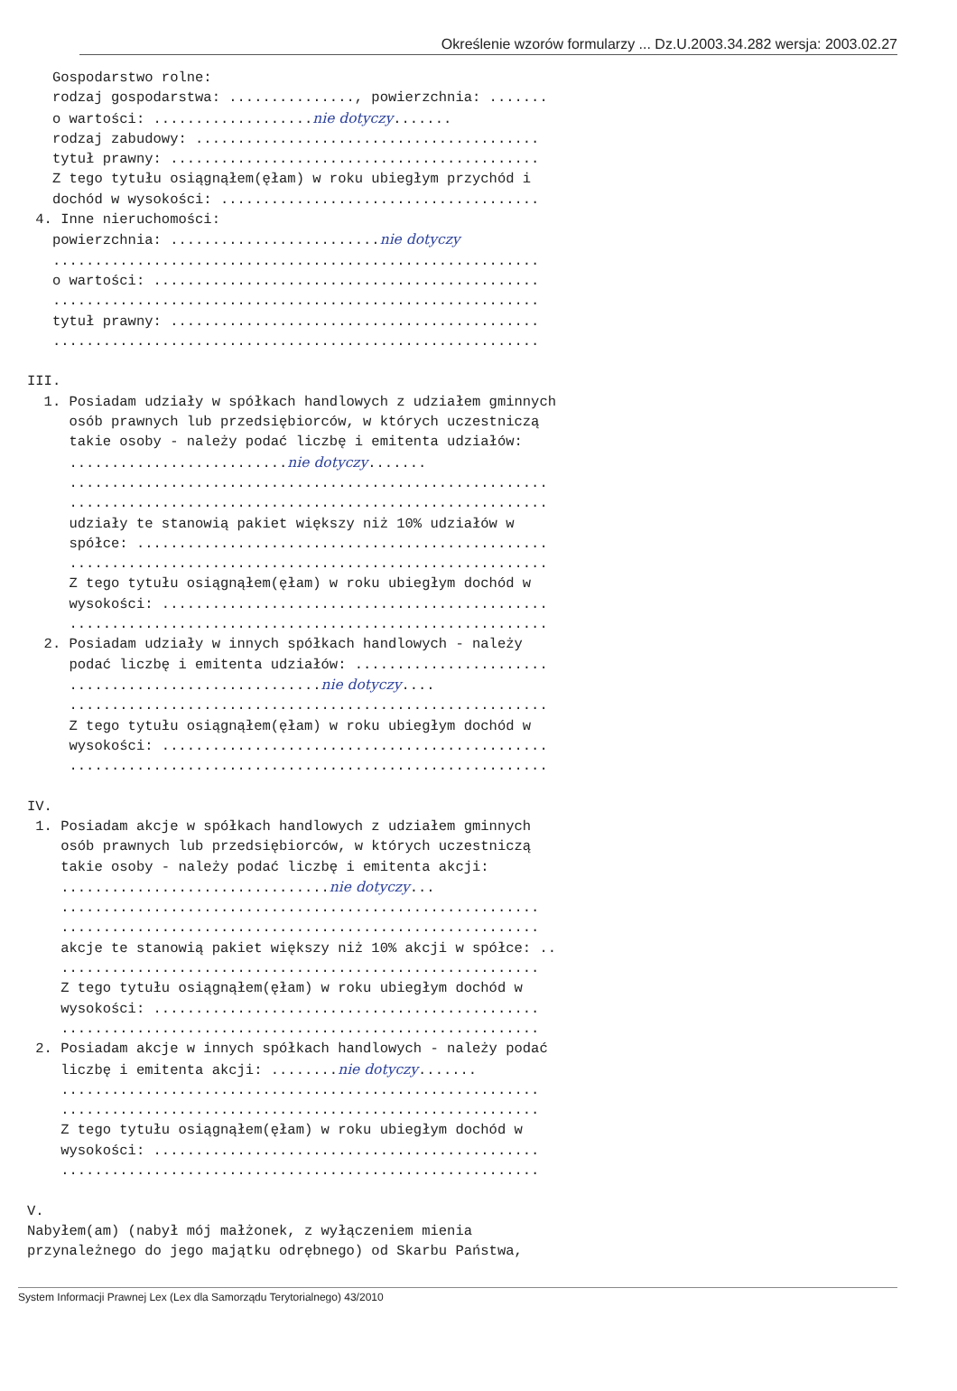Określenie wzorów formularzy ... Dz.U.2003.34.282 wersja: 2003.02.27
   Gospodarstwo rolne:
   rodzaj gospodarstwa: ..............., powierzchnia: .......
   o wartości: ...................nie dotyczy.......
   rodzaj zabudowy: .........................................
   tytuł prawny: ............................................
   Z tego tytułu osiągnąłem(ęłam) w roku ubiegłym przychód i
   dochód w wysokości: ......................................
 4. Inne nieruchomości:
   powierzchnia: .........................nie dotyczy
   ..........................................................
   o wartości: ..............................................
   ..........................................................
   tytuł prawny: ............................................
   ..........................................................

III.
  1. Posiadam udziały w spółkach handlowych z udziałem gminnych
     osób prawnych lub przedsiębiorców, w których uczestniczą
     takie osoby - należy podać liczbę i emitenta udziałów:
     ..........................nie dotyczy.......
     .........................................................
     .........................................................
     udziały te stanowią pakiet większy niż 10% udziałów w
     spółce: .................................................
     .........................................................
     Z tego tytułu osiągnąłem(ęłam) w roku ubiegłym dochód w
     wysokości: ..............................................
     .........................................................
  2. Posiadam udziały w innych spółkach handlowych - należy
     podać liczbę i emitenta udziałów: .......................
     ..............................nie dotyczy....
     .........................................................
     Z tego tytułu osiągnąłem(ęłam) w roku ubiegłym dochód w
     wysokości: ..............................................
     .........................................................

IV.
 1. Posiadam akcje w spółkach handlowych z udziałem gminnych
    osób prawnych lub przedsiębiorców, w których uczestniczą
    takie osoby - należy podać liczbę i emitenta akcji:
    ................................nie dotyczy...
    .........................................................
    .........................................................
    akcje te stanowią pakiet większy niż 10% akcji w spółce: ..
    .........................................................
    Z tego tytułu osiągnąłem(ęłam) w roku ubiegłym dochód w
    wysokości: ..............................................
    .........................................................
 2. Posiadam akcje w innych spółkach handlowych - należy podać
    liczbę i emitenta akcji: ........nie dotyczy.......
    .........................................................
    .........................................................
    Z tego tytułu osiągnąłem(ęłam) w roku ubiegłym dochód w
    wysokości: ..............................................
    .........................................................

V.
Nabyłem(am) (nabył mój małżonek, z wyłączeniem mienia
przynależnego do jego majątku odrębnego) od Skarbu Państwa,
System Informacji Prawnej Lex (Lex dla Samorządu Terytorialnego) 43/2010